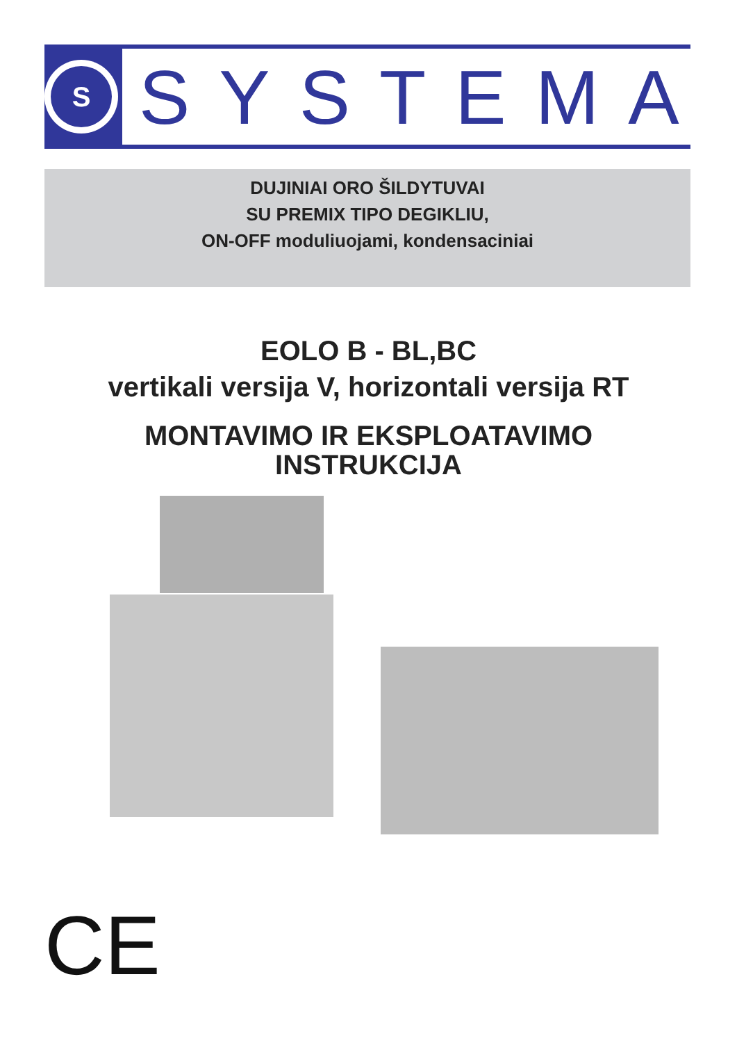S
SYSTEMA
DUJINIAI ORO ŠILDYTUVAI
SU PREMIX TIPO DEGIKLIU,
ON-OFF moduliuojami, kondensaciniai
EOLO B - BL,BC
vertikali versija V, horizontali versija RT
MONTAVIMO IR EKSPLOATAVIMO
INSTRUKCIJA
CE